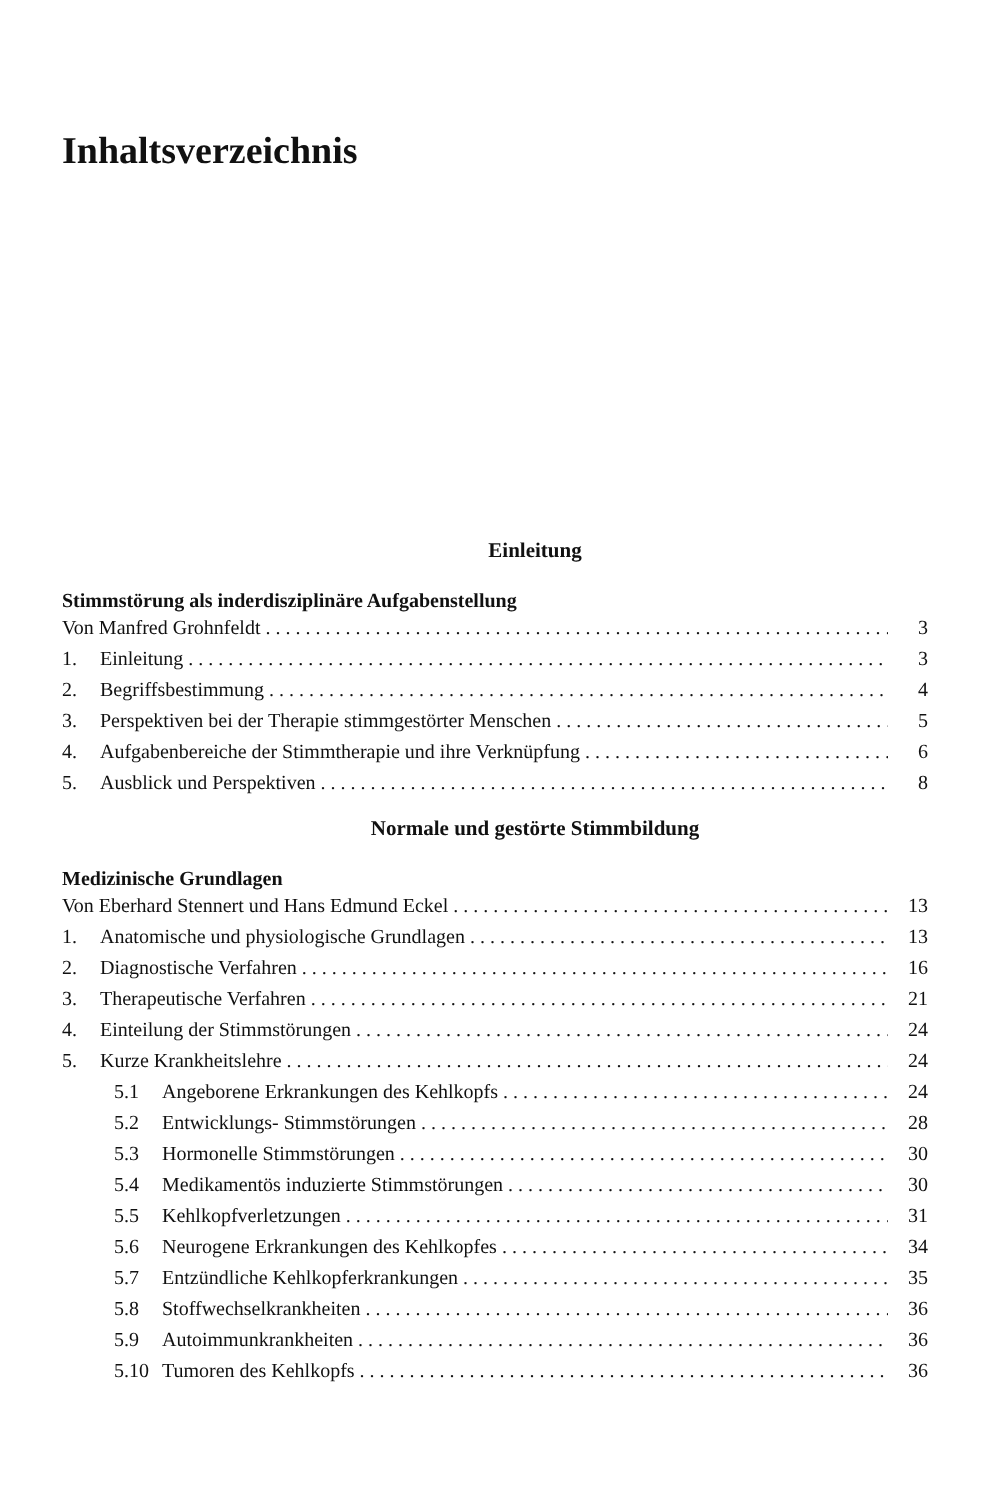Inhaltsverzeichnis
Einleitung
Stimmstörung als inderdisziplinäre Aufgabenstellung
Von Manfred Grohnfeldt 3
1. Einleitung 3
2. Begriffsbestimmung 4
3. Perspektiven bei der Therapie stimmgestörter Menschen 5
4. Aufgabenbereiche der Stimmtherapie und ihre Verknüpfung 6
5. Ausblick und Perspektiven 8
Normale und gestörte Stimmbildung
Medizinische Grundlagen
Von Eberhard Stennert und Hans Edmund Eckel 13
1. Anatomische und physiologische Grundlagen 13
2. Diagnostische Verfahren 16
3. Therapeutische Verfahren 21
4. Einteilung der Stimmstörungen 24
5. Kurze Krankheitslehre 24
5.1 Angeborene Erkrankungen des Kehlkopfs 24
5.2 Entwicklungs- Stimmstörungen 28
5.3 Hormonelle Stimmstörungen 30
5.4 Medikamentös induzierte Stimmstörungen 30
5.5 Kehlkopfverletzungen 31
5.6 Neurogene Erkrankungen des Kehlkopfes 34
5.7 Entzündliche Kehlkopferkrankungen 35
5.8 Stoffwechselkrankheiten 36
5.9 Autoimmunkrankheiten 36
5.10 Tumoren des Kehlkopfs 36